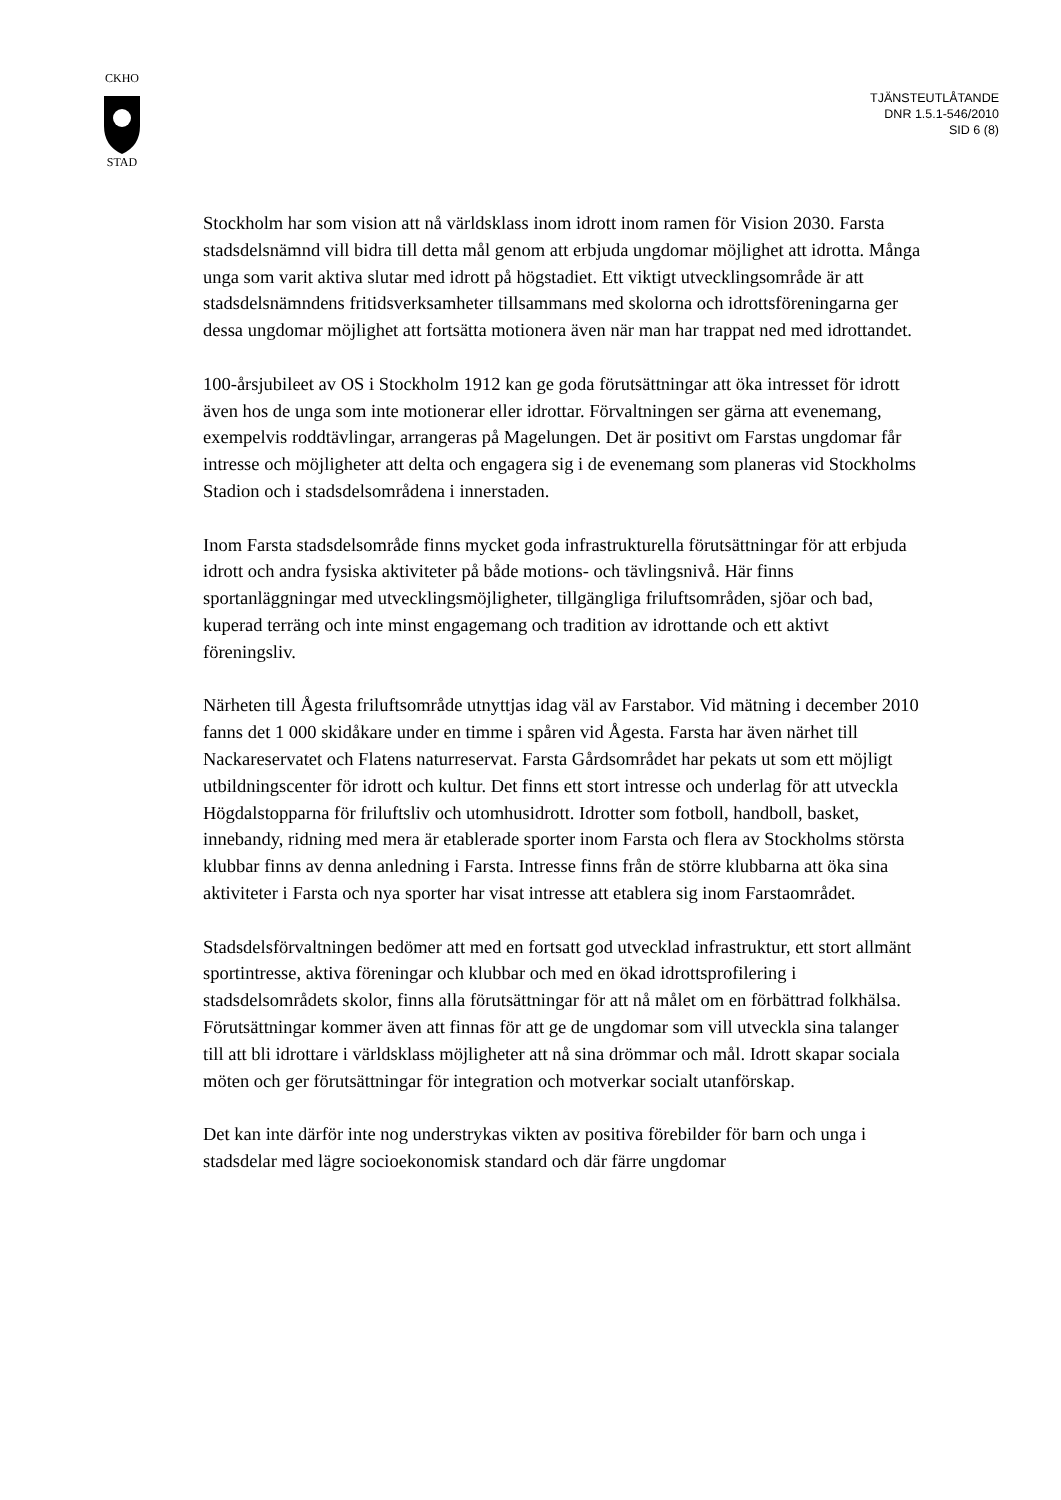CKHO
STAD
TJÄNSTEUTLÅTANDE
DNR 1.5.1-546/2010
SID 6 (8)
Stockholm har som vision att nå världsklass inom idrott inom ramen för Vision 2030. Farsta stadsdelsnämnd vill bidra till detta mål genom att erbjuda ungdomar möjlighet att idrotta. Många unga som varit aktiva slutar med idrott på högstadiet. Ett viktigt utvecklingsområde är att stadsdelsnämndens fritidsverksamheter tillsammans med skolorna och idrottsföreningarna ger dessa ungdomar möjlighet att fortsätta motionera även när man har trappat ned med idrottandet.
100-årsjubileet av OS i Stockholm 1912 kan ge goda förutsättningar att öka intresset för idrott även hos de unga som inte motionerar eller idrottar. Förvaltningen ser gärna att evenemang, exempelvis roddtävlingar, arrangeras på Magelungen. Det är positivt om Farstas ungdomar får intresse och möjligheter att delta och engagera sig i de evenemang som planeras vid Stockholms Stadion och i stadsdelsområdena i innerstaden.
Inom Farsta stadsdelsområde finns mycket goda infrastrukturella förutsättningar för att erbjuda idrott och andra fysiska aktiviteter på både motions- och tävlingsnivå. Här finns sportanläggningar med utvecklingsmöjligheter, tillgängliga friluftsområden, sjöar och bad, kuperad terräng och inte minst engagemang och tradition av idrottande och ett aktivt föreningsliv.
Närheten till Ågesta friluftsområde utnyttjas idag väl av Farstabor. Vid mätning i december 2010 fanns det 1 000 skidåkare under en timme i spåren vid Ågesta. Farsta har även närhet till Nackareservatet och Flatens naturreservat. Farsta Gårdsområdet har pekats ut som ett möjligt utbildningscenter för idrott och kultur. Det finns ett stort intresse och underlag för att utveckla Högdalstopparna för friluftsliv och utomhusidrott. Idrotter som fotboll, handboll, basket, innebandy, ridning med mera är etablerade sporter inom Farsta och flera av Stockholms största klubbar finns av denna anledning i Farsta. Intresse finns från de större klubbarna att öka sina aktiviteter i Farsta och nya sporter har visat intresse att etablera sig inom Farstaområdet.
Stadsdelsförvaltningen bedömer att med en fortsatt god utvecklad infrastruktur, ett stort allmänt sportintresse, aktiva föreningar och klubbar och med en ökad idrottsprofilering i stadsdelsområdets skolor, finns alla förutsättningar för att nå målet om en förbättrad folkhälsa. Förutsättningar kommer även att finnas för att ge de ungdomar som vill utveckla sina talanger till att bli idrottare i världsklass möjligheter att nå sina drömmar och mål. Idrott skapar sociala möten och ger förutsättningar för integration och motverkar socialt utanförskap.
Det kan inte därför inte nog understrykas vikten av positiva förebilder för barn och unga i stadsdelar med lägre socioekonomisk standard och där färre ungdomar